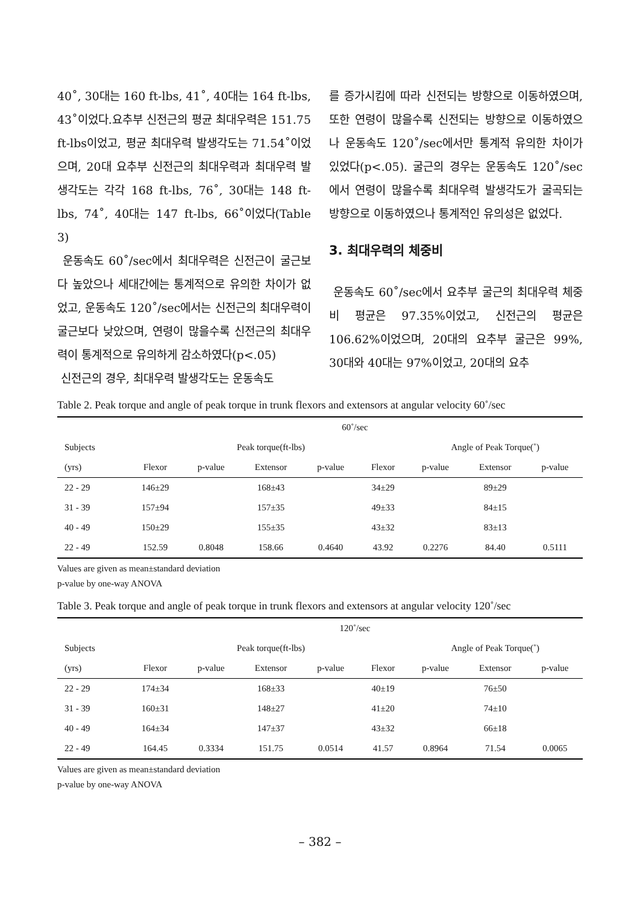40˚, 30대는 160 ft-lbs, 41˚, 40대는 164 ft-lbs, 43˚이었다.요추부 신전근의 평균 최대우력은 151.75 ft-lbs이었고, 평균 최대우력 발생각도는 71.54˚이었으며, 20대 요추부 신전근의 최대우력과 최대우력 발생각도는 각각 168 ft-lbs, 76˚, 30대는 148 ft-lbs, 74˚, 40대는 147 ft-lbs, 66˚이었다(Table 3)
운동속도 60˚/sec에서 최대우력은 신전근이 굴근보다 높았으나 세대간에는 통계적으로 유의한 차이가 없었고, 운동속도 120˚/sec에서는 신전근의 최대우력이 굴근보다 낮았으며, 연령이 많을수록 신전근의 최대우력이 통계적으로 유의하게 감소하였다(p<.05)
신전근의 경우, 최대우력 발생각도는 운동속도
를 증가시킴에 따라 신전되는 방향으로 이동하였으며, 또한 연령이 많을수록 신전되는 방향으로 이동하였으나 운동속도 120˚/sec에서만 통계적 유의한 차이가 있었다(p<.05). 굴근의 경우는 운동속도 120˚/sec에서 연령이 많을수록 최대우력 발생각도가 굴곡되는 방향으로 이동하였으나 통계적인 유의성은 없었다.
3. 최대우력의 체중비
운동속도 60˚/sec에서 요추부 굴근의 최대우력 체중비 평균은 97.35%이었고, 신전근의 평균은 106.62%이었으며, 20대의 요추부 굴근은 99%, 30대와 40대는 97%이었고, 20대의 요추
Table 2. Peak torque and angle of peak torque in trunk flexors and extensors at angular velocity 60˚/sec
| | 60˚/sec | | | | | | | |
| --- | --- | --- | --- | --- | --- | --- | --- | --- |
| Subjects | | Peak torque(ft-lbs) | | | | Angle of Peak Torque(˚) | | |
| (yrs) | Flexor | p-value | Extensor | p-value | Flexor | p-value | Extensor | p-value |
| 22 - 29 | 146±29 | | 168±43 | | 34±29 | | 89±29 | |
| 31 - 39 | 157±94 | | 157±35 | | 49±33 | | 84±15 | |
| 40 - 49 | 150±29 | | 155±35 | | 43±32 | | 83±13 | |
| 22 - 49 | 152.59 | 0.8048 | 158.66 | 0.4640 | 43.92 | 0.2276 | 84.40 | 0.5111 |
Values are given as mean±standard deviation
p-value by one-way ANOVA
Table 3. Peak torque and angle of peak torque in trunk flexors and extensors at angular velocity 120˚/sec
| | 120˚/sec | | | | | | | |
| --- | --- | --- | --- | --- | --- | --- | --- | --- |
| Subjects | | Peak torque(ft-lbs) | | | | Angle of Peak Torque(˚) | | |
| (yrs) | Flexor | p-value | Extensor | p-value | Flexor | p-value | Extensor | p-value |
| 22 - 29 | 174±34 | | 168±33 | | 40±19 | | 76±50 | |
| 31 - 39 | 160±31 | | 148±27 | | 41±20 | | 74±10 | |
| 40 - 49 | 164±34 | | 147±37 | | 43±32 | | 66±18 | |
| 22 - 49 | 164.45 | 0.3334 | 151.75 | 0.0514 | 41.57 | 0.8964 | 71.54 | 0.0065 |
Values are given as mean±standard deviation
p-value by one-way ANOVA
– 382 –